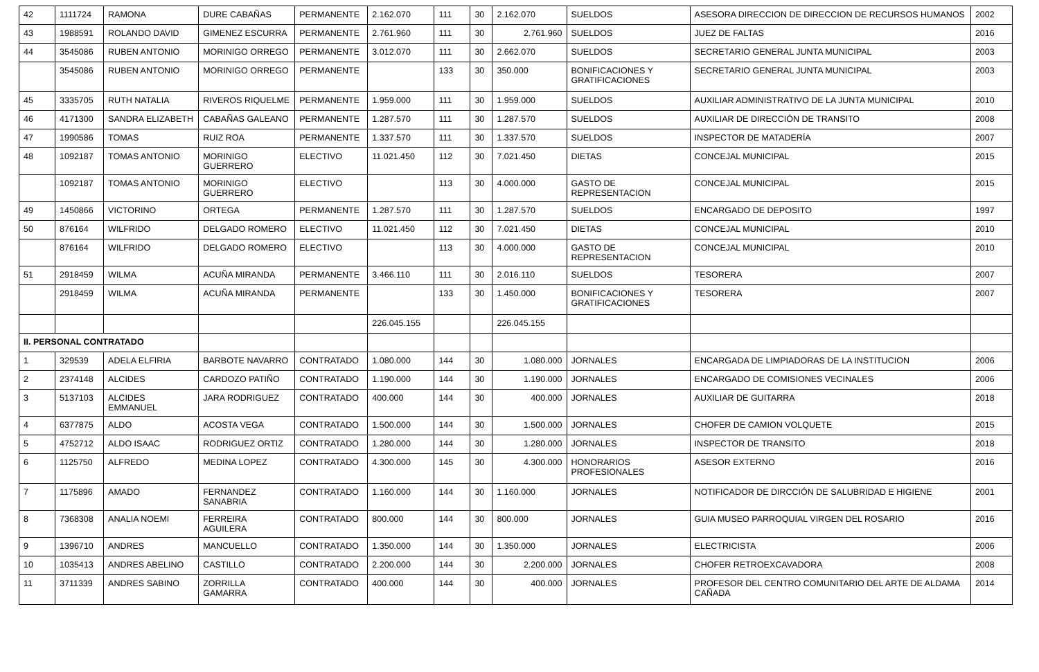| 42 | 1111724 | RAMONA | DURE CABAÑAS | PERMANENTE | 2.162.070 | 111 | 30 | 2.162.070 | SUELDOS | ASESORA DIRECCION DE DIRECCION DE RECURSOS HUMANOS | 2002 |
| 43 | 1988591 | ROLANDO DAVID | GIMENEZ ESCURRA | PERMANENTE | 2.761.960 | 111 | 30 | 2.761.960 | SUELDOS | JUEZ DE FALTAS | 2016 |
| 44 | 3545086 | RUBEN ANTONIO | MORINIGO ORREGO | PERMANENTE | 3.012.070 | 111 | 30 | 2.662.070 | SUELDOS | SECRETARIO GENERAL JUNTA MUNICIPAL | 2003 |
| | 3545086 | RUBEN ANTONIO | MORINIGO ORREGO | PERMANENTE | | 133 | 30 | 350.000 | BONIFICACIONES Y GRATIFICACIONES | SECRETARIO GENERAL JUNTA MUNICIPAL | 2003 |
| 45 | 3335705 | RUTH NATALIA | RIVEROS RIQUELME | PERMANENTE | 1.959.000 | 111 | 30 | 1.959.000 | SUELDOS | AUXILIAR ADMINISTRATIVO DE LA JUNTA MUNICIPAL | 2010 |
| 46 | 4171300 | SANDRA ELIZABETH | CABAÑAS GALEANO | PERMANENTE | 1.287.570 | 111 | 30 | 1.287.570 | SUELDOS | AUXILIAR DE DIRECCIÓN DE TRANSITO | 2008 |
| 47 | 1990586 | TOMAS | RUIZ ROA | PERMANENTE | 1.337.570 | 111 | 30 | 1.337.570 | SUELDOS | INSPECTOR DE MATADERÍA | 2007 |
| 48 | 1092187 | TOMAS ANTONIO | MORINIGO GUERRERO | ELECTIVO | 11.021.450 | 112 | 30 | 7.021.450 | DIETAS | CONCEJAL MUNICIPAL | 2015 |
| | 1092187 | TOMAS ANTONIO | MORINIGO GUERRERO | ELECTIVO | | 113 | 30 | 4.000.000 | GASTO DE REPRESENTACION | CONCEJAL MUNICIPAL | 2015 |
| 49 | 1450866 | VICTORINO | ORTEGA | PERMANENTE | 1.287.570 | 111 | 30 | 1.287.570 | SUELDOS | ENCARGADO DE DEPOSITO | 1997 |
| 50 | 876164 | WILFRIDO | DELGADO ROMERO | ELECTIVO | 11.021.450 | 112 | 30 | 7.021.450 | DIETAS | CONCEJAL MUNICIPAL | 2010 |
| | 876164 | WILFRIDO | DELGADO ROMERO | ELECTIVO | | 113 | 30 | 4.000.000 | GASTO DE REPRESENTACION | CONCEJAL MUNICIPAL | 2010 |
| 51 | 2918459 | WILMA | ACUÑA MIRANDA | PERMANENTE | 3.466.110 | 111 | 30 | 2.016.110 | SUELDOS | TESORERA | 2007 |
| | 2918459 | WILMA | ACUÑA MIRANDA | PERMANENTE | | 133 | 30 | 1.450.000 | BONIFICACIONES Y GRATIFICACIONES | TESORERA | 2007 |
| | | | | | 226.045.155 | | | 226.045.155 | | | |
| II. PERSONAL CONTRATADO | | | | | | | | | | | |
| 1 | 329539 | ADELA ELFIRIA | BARBOTE NAVARRO | CONTRATADO | 1.080.000 | 144 | 30 | 1.080.000 | JORNALES | ENCARGADA DE LIMPIADORAS DE LA INSTITUCION | 2006 |
| 2 | 2374148 | ALCIDES | CARDOZO PATIÑO | CONTRATADO | 1.190.000 | 144 | 30 | 1.190.000 | JORNALES | ENCARGADO DE COMISIONES VECINALES | 2006 |
| 3 | 5137103 | ALCIDES EMMANUEL | JARA RODRIGUEZ | CONTRATADO | 400.000 | 144 | 30 | 400.000 | JORNALES | AUXILIAR DE GUITARRA | 2018 |
| 4 | 6377875 | ALDO | ACOSTA VEGA | CONTRATADO | 1.500.000 | 144 | 30 | 1.500.000 | JORNALES | CHOFER DE CAMION VOLQUETE | 2015 |
| 5 | 4752712 | ALDO ISAAC | RODRIGUEZ ORTIZ | CONTRATADO | 1.280.000 | 144 | 30 | 1.280.000 | JORNALES | INSPECTOR DE TRANSITO | 2018 |
| 6 | 1125750 | ALFREDO | MEDINA LOPEZ | CONTRATADO | 4.300.000 | 145 | 30 | 4.300.000 | HONORARIOS PROFESIONALES | ASESOR EXTERNO | 2016 |
| 7 | 1175896 | AMADO | FERNANDEZ SANABRIA | CONTRATADO | 1.160.000 | 144 | 30 | 1.160.000 | JORNALES | NOTIFICADOR DE DIRCCIÓN DE SALUBRIDAD E HIGIENE | 2001 |
| 8 | 7368308 | ANALIA NOEMI | FERREIRA AGUILERA | CONTRATADO | 800.000 | 144 | 30 | 800.000 | JORNALES | GUIA MUSEO PARROQUIAL VIRGEN DEL ROSARIO | 2016 |
| 9 | 1396710 | ANDRES | MANCUELLO | CONTRATADO | 1.350.000 | 144 | 30 | 1.350.000 | JORNALES | ELECTRICISTA | 2006 |
| 10 | 1035413 | ANDRES ABELINO | CASTILLO | CONTRATADO | 2.200.000 | 144 | 30 | 2.200.000 | JORNALES | CHOFER RETROEXCAVADORA | 2008 |
| 11 | 3711339 | ANDRES SABINO | ZORRILLA GAMARRA | CONTRATADO | 400.000 | 144 | 30 | 400.000 | JORNALES | PROFESOR DEL CENTRO COMUNITARIO DEL ARTE DE ALDAMA CAÑADA | 2014 |